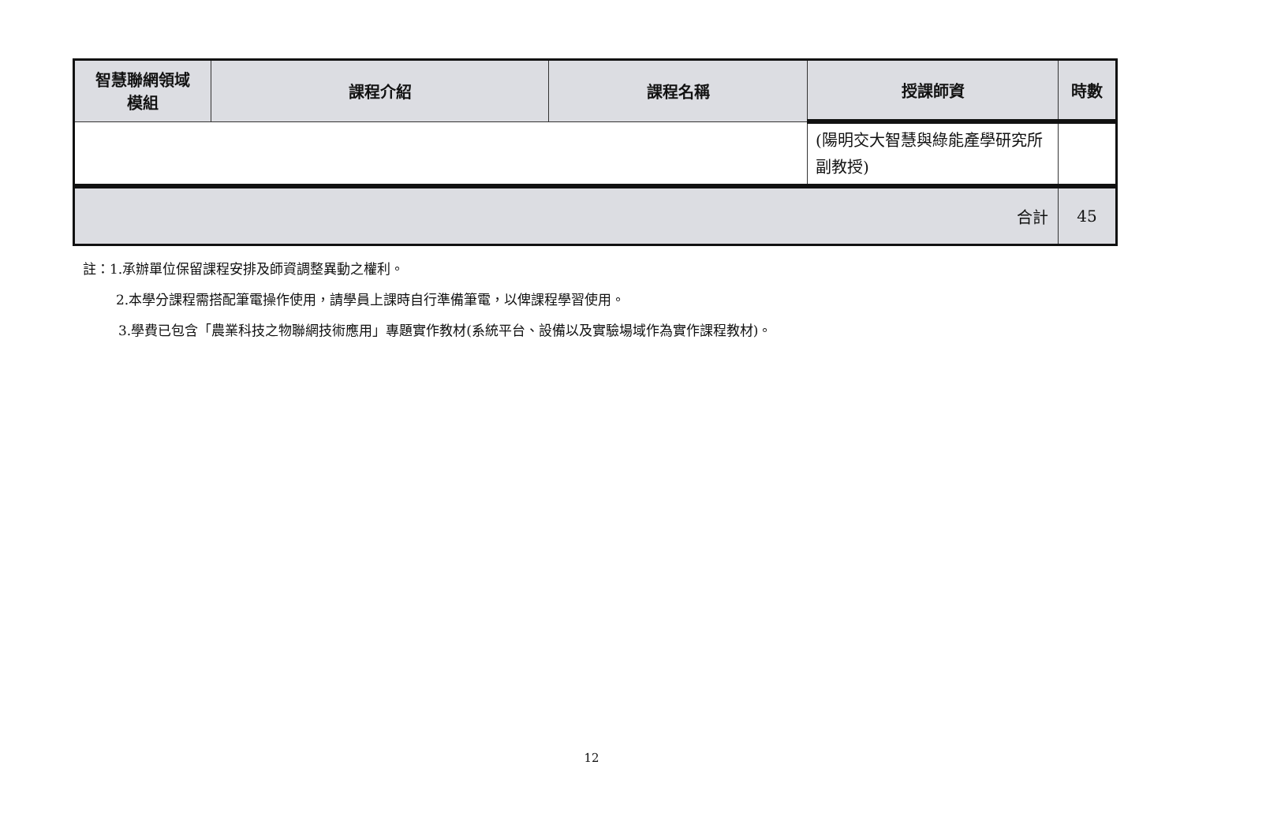| 智慧聯網領域 模組 | 課程介紹 | 課程名稱 | 授課師資 | 時數 |
| --- | --- | --- | --- | --- |
| | | | (陽明交大智慧與綠能產學研究所副教授) | |
| 合計 | | | | 45 |
註：1.承辦單位保留課程安排及師資調整異動之權利。
2.本學分課程需搭配筆電操作使用，請學員上課時自行準備筆電，以俾課程學習使用。
3.學費已包含「農業科技之物聯網技術應用」專題實作教材(系統平台、設備以及實驗場域作為實作課程教材)。
12